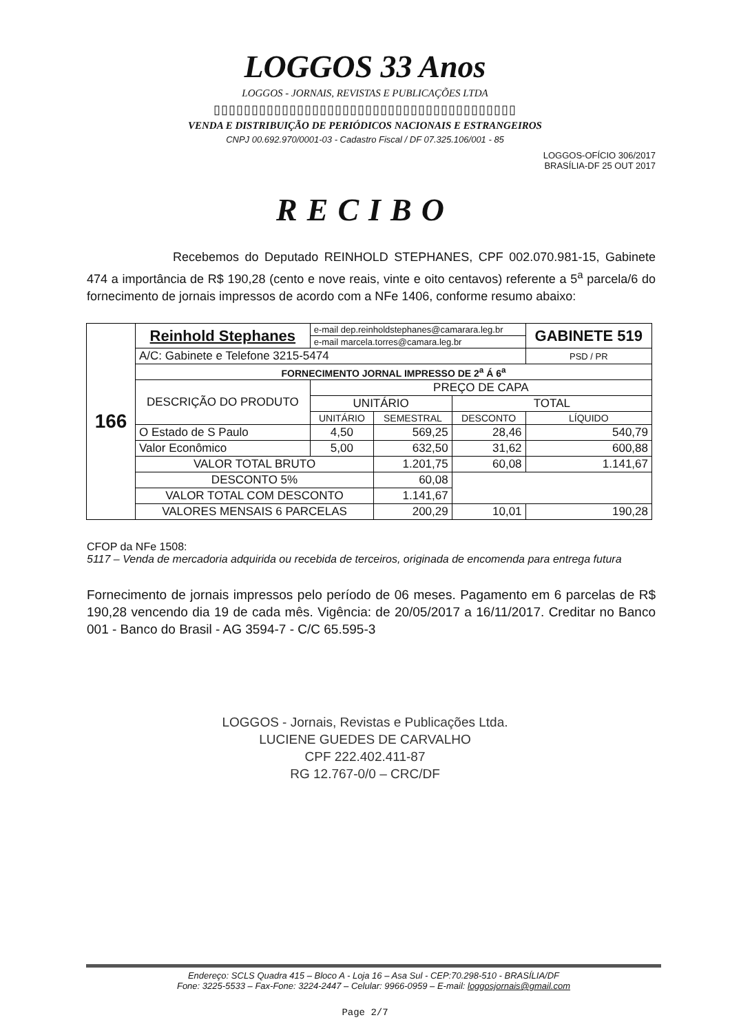LOGGOS 33 Anos
LOGGOS - JORNAIS, REVISTAS E PUBLICAÇÕES LTDA
▯▯▯▯▯▯▯▯▯▯▯▯▯▯▯▯▯▯▯▯▯▯▯▯▯▯▯▯▯▯▯▯▯▯▯▯▯▯▯▯
VENDA E DISTRIBUIÇÃO DE PERIÓDICOS NACIONAIS E ESTRANGEIROS
CNPJ 00.692.970/0001-03 - Cadastro Fiscal / DF 07.325.106/001 - 85
LOGGOS-OFÍCIO 306/2017
BRASÍLIA-DF 25 OUT 2017
RECIBO
Recebemos do Deputado REINHOLD STEPHANES, CPF 002.070.981-15, Gabinete 474 a importância de R$ 190,28 (cento e nove reais, vinte e oito centavos) referente a 5<sup>a</sup> parcela/6 do fornecimento de jornais impressos de acordo com a NFe 1406, conforme resumo abaixo:
| 166 | Reinhold Stephanes | e-mail dep.reinholdstephanes@camarara.leg.br | | | GABINETE 519 |
| | | e-mail marcela.torres@camara.leg.br | | | |
| | A/C: Gabinete e Telefone 3215-5474 | | | | PSD / PR |
| | FORNECIMENTO JORNAL IMPRESSO DE 2<sup>a</sup> Á 6<sup>a</sup> | | | | |
| | DESCRIÇÃO DO PRODUTO | PREÇO DE CAPA | | | |
| | | UNITÁRIO | | TOTAL | |
| | | UNITÁRIO | SEMESTRAL | DESCONTO | LÍQUIDO |
| | O Estado de S Paulo | 4,50 | 569,25 | 28,46 | 540,79 |
| | Valor Econômico | 5,00 | 632,50 | 31,62 | 600,88 |
| | VALOR TOTAL BRUTO | | 1.201,75 | 60,08 | 1.141,67 |
| | DESCONTO 5% | | 60,08 | | |
| | VALOR TOTAL COM DESCONTO | | 1.141,67 | | |
| | VALORES MENSAIS 6 PARCELAS | | 200,29 | 10,01 | 190,28 |
CFOP da NFe 1508:
5117 – Venda de mercadoria adquirida ou recebida de terceiros, originada de encomenda para entrega futura
Fornecimento de jornais impressos pelo período de 06 meses. Pagamento em 6 parcelas de R$ 190,28 vencendo dia 19 de cada mês. Vigência: de 20/05/2017 a 16/11/2017. Creditar no Banco 001 - Banco do Brasil - AG 3594-7 - C/C 65.595-3
LOGGOS - Jornais, Revistas e Publicações Ltda.
LUCIENE GUEDES DE CARVALHO
CPF 222.402.411-87
RG 12.767-0/0 – CRC/DF
Endereço: SCLS Quadra 415 – Bloco A - Loja 16 – Asa Sul - CEP:70.298-510 - BRASÍLIA/DF
Fone: 3225-5533 – Fax-Fone: 3224-2447 – Celular: 9966-0959 – E-mail: loggosjornais@gmail.com
Page 2/7